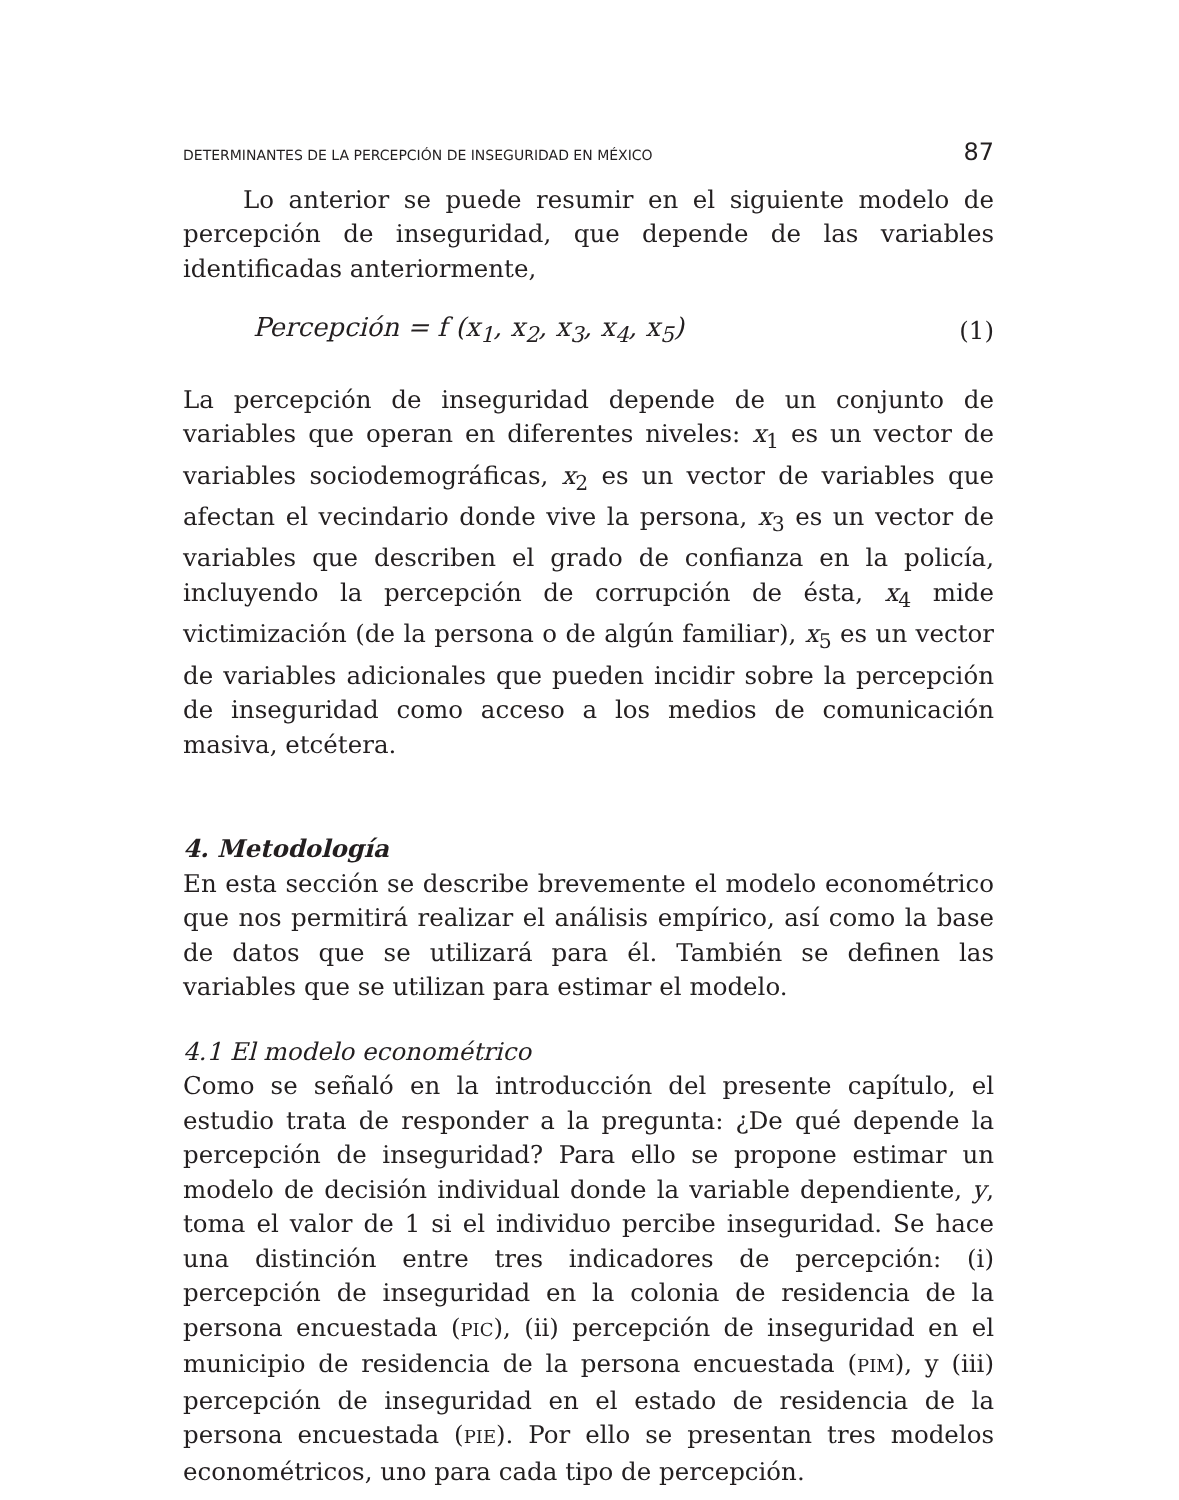DETERMINANTES DE LA PERCEPCIÓN DE INSEGURIDAD EN MÉXICO 87
Lo anterior se puede resumir en el siguiente modelo de percepción de inseguridad, que depende de las variables identificadas anteriormente,
Percepción = f (x<sub>1</sub>, x<sub>2</sub>, x<sub>3</sub>, x<sub>4</sub>, x<sub>5</sub>) (1)
La percepción de inseguridad depende de un conjunto de variables que operan en diferentes niveles: x<sub>1</sub> es un vector de variables sociodemográficas, x<sub>2</sub> es un vector de variables que afectan el vecindario donde vive la persona, x<sub>3</sub> es un vector de variables que describen el grado de confianza en la policía, incluyendo la percepción de corrupción de ésta, x<sub>4</sub> mide victimización (de la persona o de algún familiar), x<sub>5</sub> es un vector de variables adicionales que pueden incidir sobre la percepción de inseguridad como acceso a los medios de comunicación masiva, etcétera.
4. Metodología
En esta sección se describe brevemente el modelo econométrico que nos permitirá realizar el análisis empírico, así como la base de datos que se utilizará para él. También se definen las variables que se utilizan para estimar el modelo.
4.1 El modelo econométrico
Como se señaló en la introducción del presente capítulo, el estudio trata de responder a la pregunta: ¿De qué depende la percepción de inseguridad? Para ello se propone estimar un modelo de decisión individual donde la variable dependiente, y, toma el valor de 1 si el individuo percibe inseguridad. Se hace una distinción entre tres indicadores de percepción: (i) percepción de inseguridad en la colonia de residencia de la persona encuestada (PIC), (ii) percepción de inseguridad en el municipio de residencia de la persona encuestada (PIM), y (iii) percepción de inseguridad en el estado de residencia de la persona encuestada (PIE). Por ello se presentan tres modelos econométricos, uno para cada tipo de percepción.